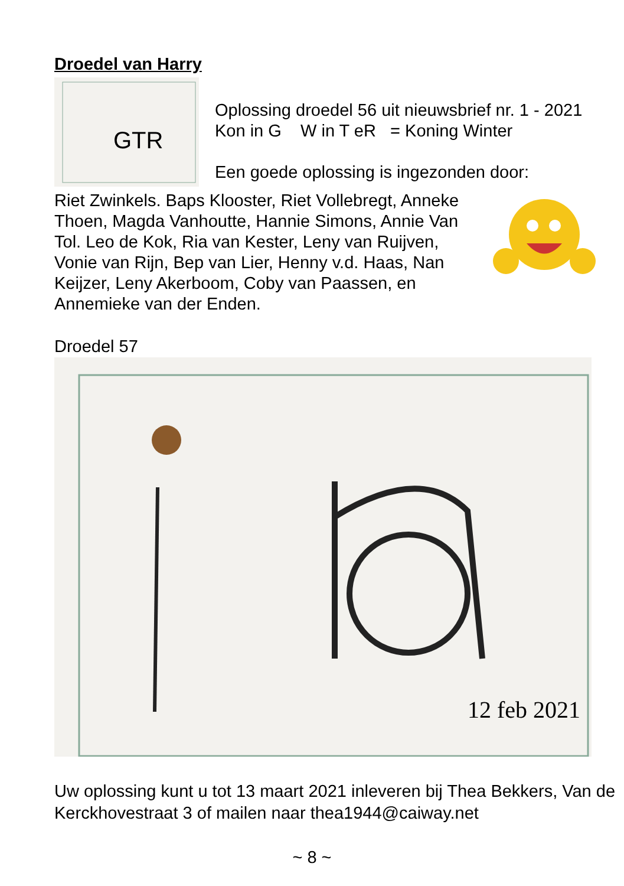Droedel van Harry
GTR
Oplossing droedel 56 uit nieuwsbrief nr. 1 - 2021
Kon in G W in T eR = Koning Winter
Een goede oplossing is ingezonden door:
Riet Zwinkels. Baps Klooster, Riet Vollebregt, Anneke Thoen, Magda Vanhoutte, Hannie Simons, Annie Van Tol. Leo de Kok, Ria van Kester, Leny van Ruijven, Vonie van Rijn, Bep van Lier, Henny v.d. Haas, Nan Keijzer, Leny Akerboom, Coby van Paassen, en Annemieke van der Enden.
Droedel 57
12 feb 2021
Uw oplossing kunt u tot 13 maart 2021 inleveren bij Thea Bekkers, Van de Kerckhovestraat 3 of mailen naar thea1944@caiway.net
~ 8 ~